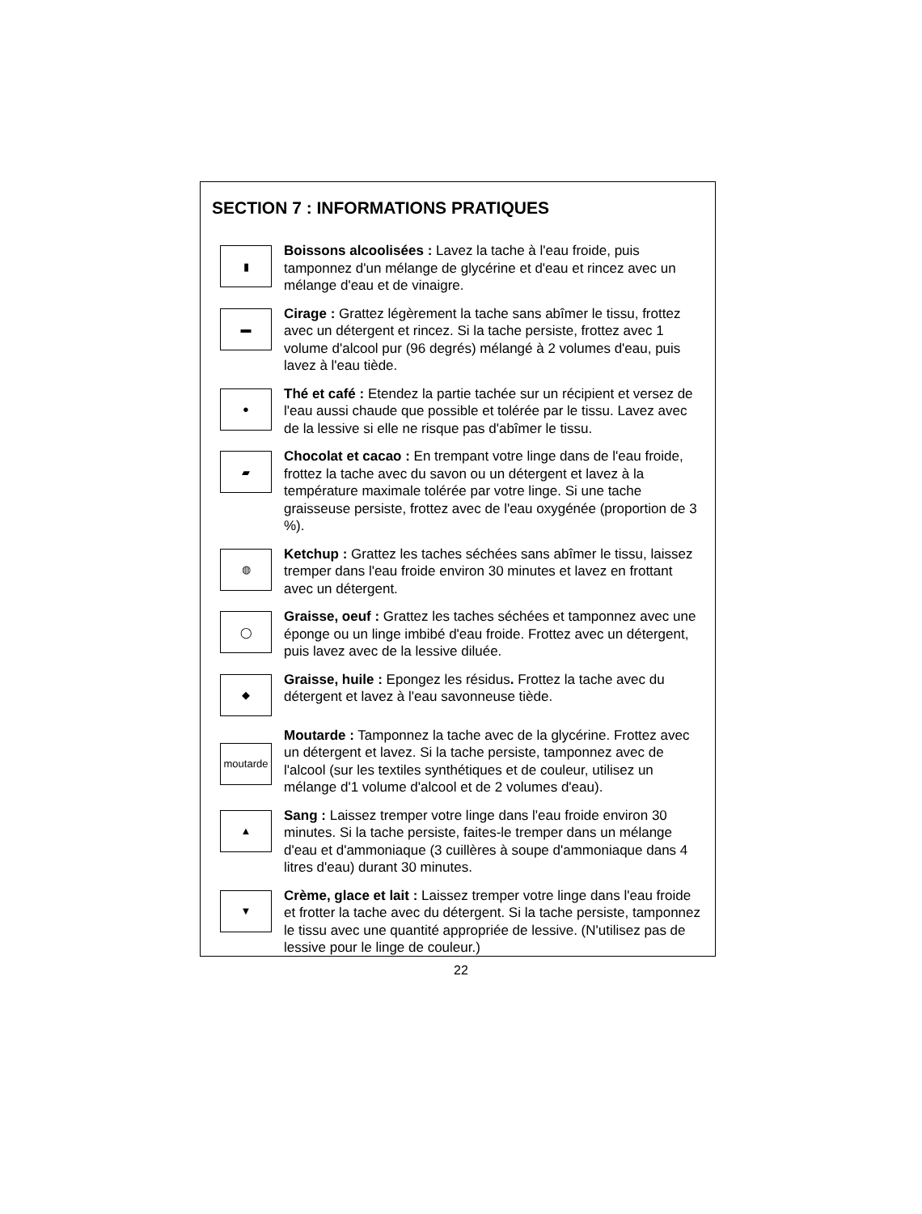SECTION 7 : INFORMATIONS PRATIQUES
▮
Boissons alcoolisées : Lavez la tache à l'eau froide, puis tamponnez d'un mélange de glycérine et d'eau et rincez avec un mélange d'eau et de vinaigre.
▬
Cirage : Grattez légèrement la tache sans abîmer le tissu, frottez avec un détergent et rincez. Si la tache persiste, frottez avec 1 volume d'alcool pur (96 degrés) mélangé à 2 volumes d'eau, puis lavez à l'eau tiède.
●
Thé et café : Etendez la partie tachée sur un récipient et versez de l'eau aussi chaude que possible et tolérée par le tissu. Lavez avec de la lessive si elle ne risque pas d'abîmer le tissu.
▰
Chocolat et cacao : En trempant votre linge dans de l'eau froide, frottez la tache avec du savon ou un détergent et lavez à la température maximale tolérée par votre linge. Si une tache graisseuse persiste, frottez avec de l'eau oxygénée (proportion de 3 %).
◍
Ketchup : Grattez les taches séchées sans abîmer le tissu, laissez tremper dans l'eau froide environ 30 minutes et lavez en frottant avec un détergent.
◯
Graisse, oeuf : Grattez les taches séchées et tamponnez avec une éponge ou un linge imbibé d'eau froide. Frottez avec un détergent, puis lavez avec de la lessive diluée.
◆
Graisse, huile : Epongez les résidus. Frottez la tache avec du détergent et lavez à l'eau savonneuse tiède.
moutarde
Moutarde : Tamponnez la tache avec de la glycérine. Frottez avec un détergent et lavez. Si la tache persiste, tamponnez avec de l'alcool (sur les textiles synthétiques et de couleur, utilisez un mélange d'1 volume d'alcool et de 2 volumes d'eau).
▲
Sang : Laissez tremper votre linge dans l'eau froide environ 30 minutes. Si la tache persiste, faites-le tremper dans un mélange d'eau et d'ammoniaque (3 cuillères à soupe d'ammoniaque dans 4 litres d'eau) durant 30 minutes.
▼
Crème, glace et lait : Laissez tremper votre linge dans l'eau froide et frotter la tache avec du détergent. Si la tache persiste, tamponnez le tissu avec une quantité appropriée de lessive. (N'utilisez pas de lessive pour le linge de couleur.)
22